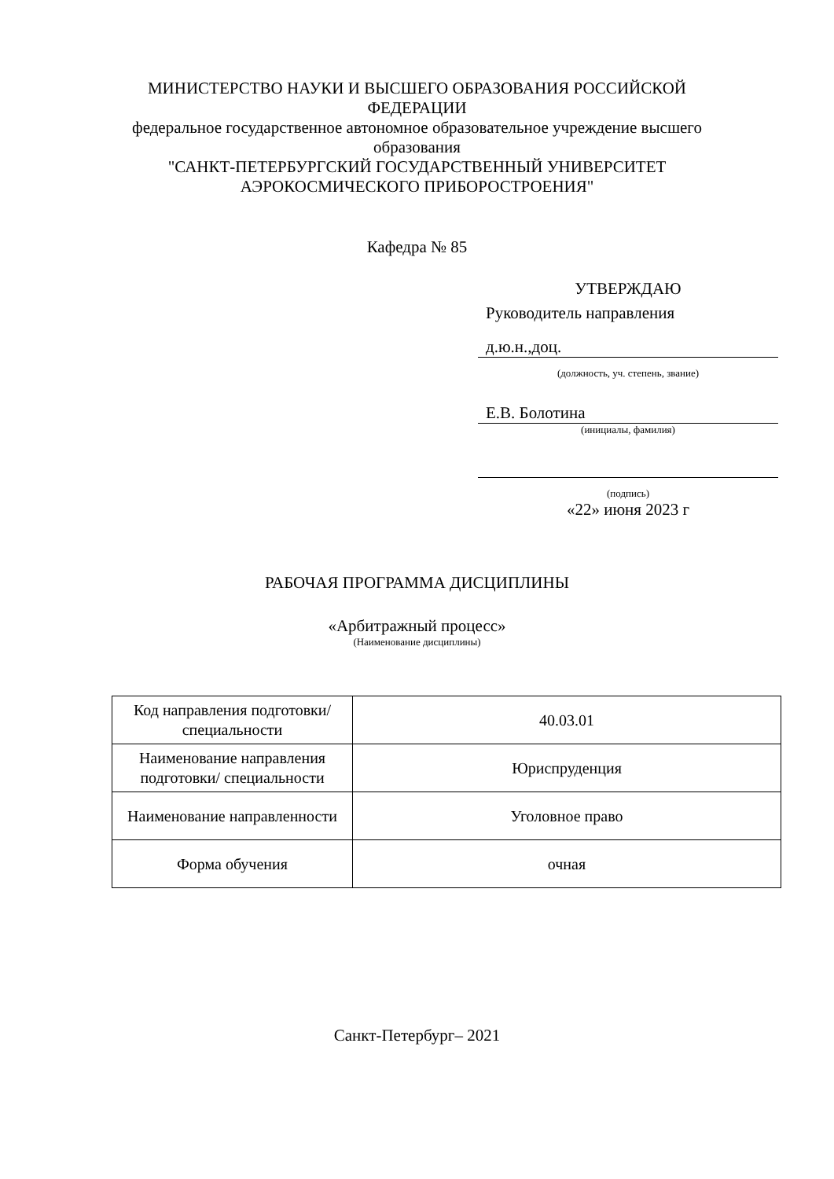МИНИСТЕРСТВО НАУКИ И ВЫСШЕГО ОБРАЗОВАНИЯ РОССИЙСКОЙ
ФЕДЕРАЦИИ
федеральное государственное автономное образовательное учреждение высшего
образования
"САНКТ-ПЕТЕРБУРГСКИЙ ГОСУДАРСТВЕННЫЙ УНИВЕРСИТЕТ
АЭРОКОСМИЧЕСКОГО ПРИБОРОСТРОЕНИЯ"
Кафедра № 85
УТВЕРЖДАЮ
Руководитель направления
д.ю.н.,доц.
(должность, уч. степень, звание)
Е.В. Болотина
(инициалы, фамилия)
(подпись)
«22» июня 2023 г
РАБОЧАЯ ПРОГРАММА ДИСЦИПЛИНЫ
«Арбитражный процесс»
(Наименование дисциплины)
| Код направления подготовки/ специальности | 40.03.01 |
| Наименование направления подготовки/ специальности | Юриспруденция |
| Наименование направленности | Уголовное право |
| Форма обучения | очная |
Санкт-Петербург– 2021